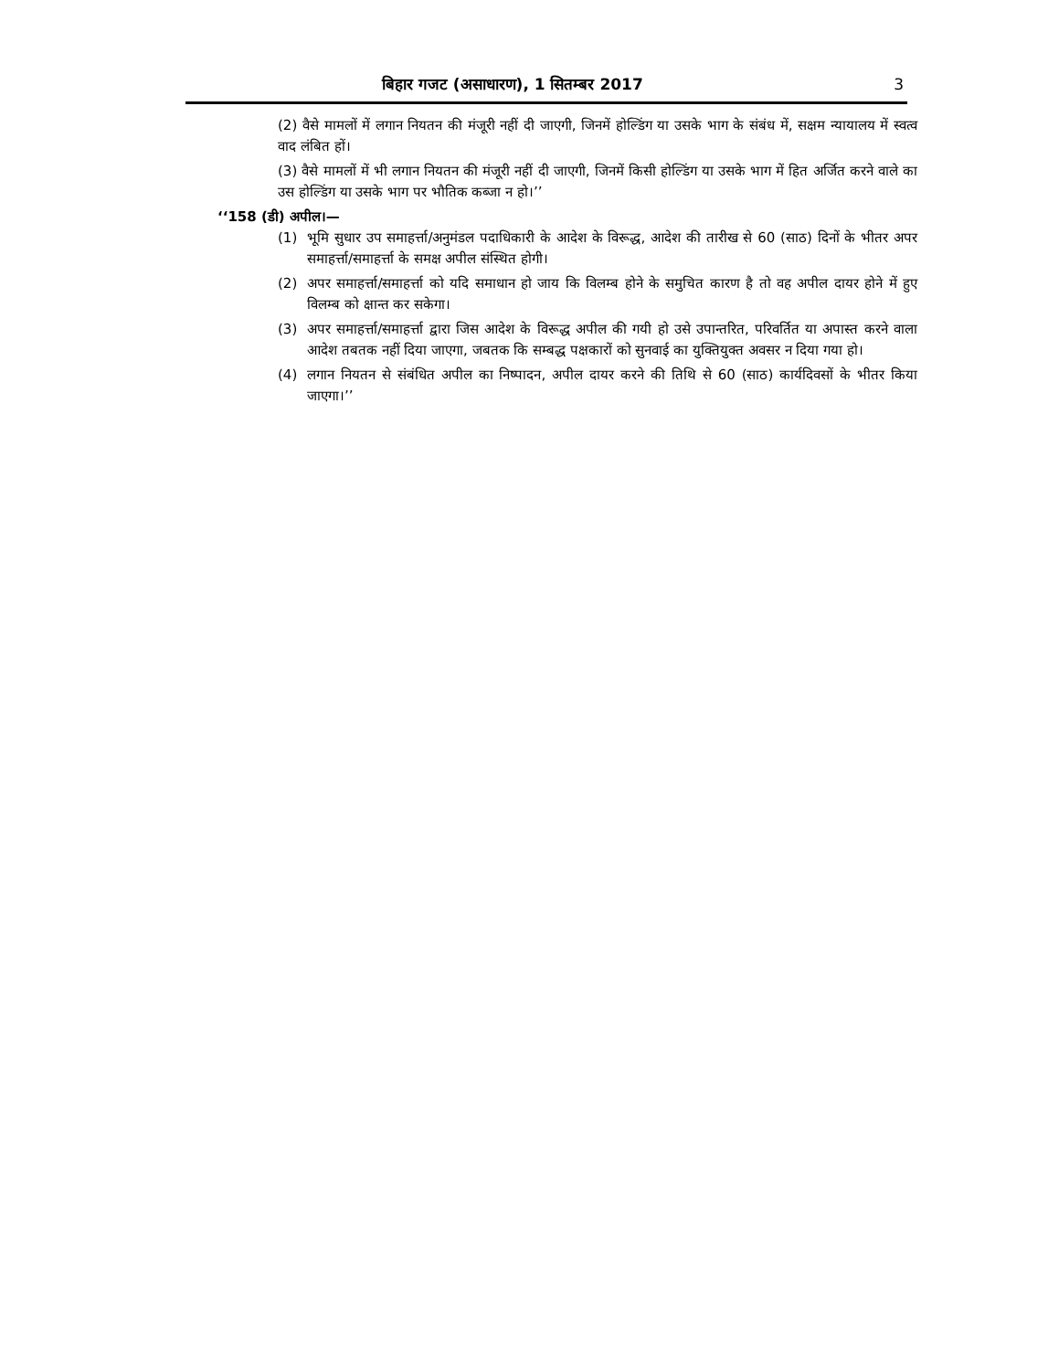बिहार गजट (असाधारण), 1 सितम्बर 2017 3
(2) वैसे मामलों में लगान नियतन की मंजूरी नहीं दी जाएगी, जिनमें होल्डिंग या उसके भाग के संबंध में, सक्षम न्यायालय में स्वत्व वाद लंबित हों।
(3) वैसे मामलों में भी लगान नियतन की मंजूरी नहीं दी जाएगी, जिनमें किसी होल्डिंग या उसके भाग में हित अर्जित करने वाले का उस होल्डिंग या उसके भाग पर भौतिक कब्जा न हो।’’
‘‘158 (डी) अपील।—
(1) भूमि सुधार उप समाहर्त्ता/अनुमंडल पदाधिकारी के आदेश के विरूद्ध, आदेश की तारीख से 60 (साठ) दिनों के भीतर अपर समाहर्त्ता/समाहर्त्ता के समक्ष अपील संस्थित होगी।
(2) अपर समाहर्त्ता/समाहर्त्ता को यदि समाधान हो जाय कि विलम्ब होने के समुचित कारण है तो वह अपील दायर होने में हुए विलम्ब को क्षान्त कर सकेगा।
(3) अपर समाहर्त्ता/समाहर्त्ता द्वारा जिस आदेश के विरूद्ध अपील की गयी हो उसे उपान्तरित, परिवर्तित या अपास्त करने वाला आदेश तबतक नहीं दिया जाएगा, जबतक कि सम्बद्ध पक्षकारों को सुनवाई का युक्तियुक्त अवसर न दिया गया हो।
(4) लगान नियतन से संबंधित अपील का निष्पादन, अपील दायर करने की तिथि से 60 (साठ) कार्यदिवसों के भीतर किया जाएगा।’’